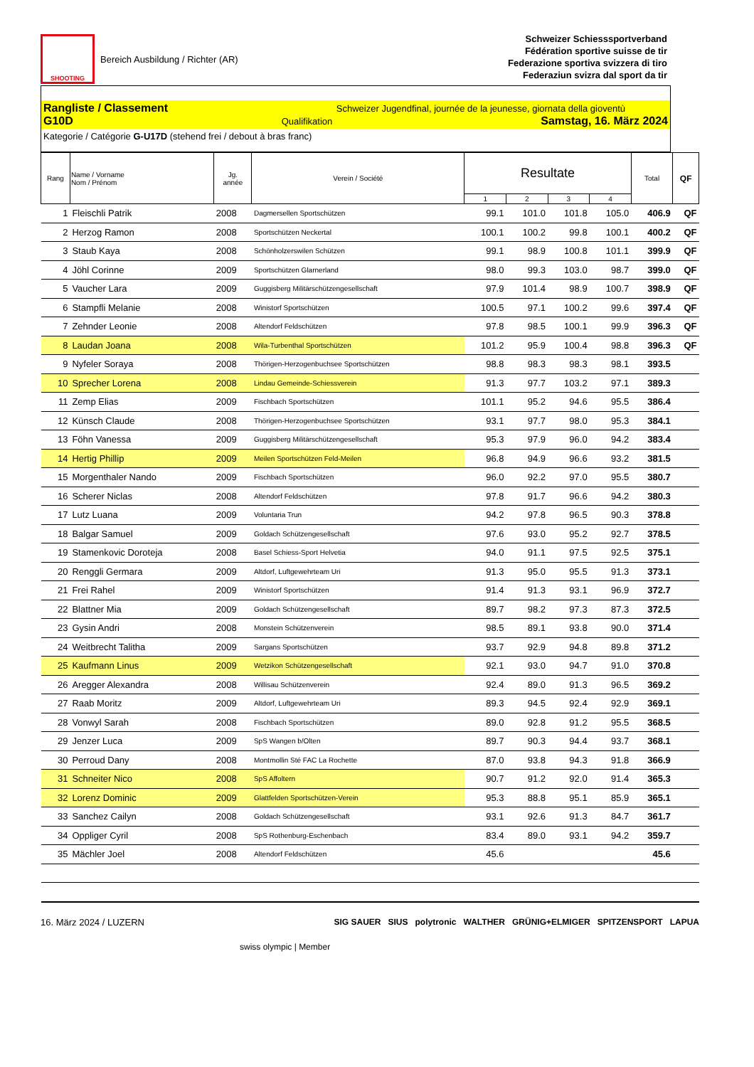SHOOTING
Bereich Ausbildung / Richter (AR)
Schweizer Schiesssportverband
Fédération sportive suisse de tir
Federazione sportiva svizzera di tiro
Federaziun svizra dal sport da tir
Rangliste / Classement Schweizer Jugendfinal, journée de la jeunesse, giornata della gioventù
G10D Qualifikation Samstag, 16. März 2024
Kategorie / Catégorie G-U17D (stehend frei / debout à bras franc)
| Rang | Name / Vorname Nom / Prénom | Jg. année | Verein / Société | Resultate | | | | Total | QF |
| --- | --- | --- | --- | --- | --- | --- | --- | --- | --- |
| | | | | 1 | 2 | 3 | 4 | | |
| 1 | Fleischli Patrik | 2008 | Dagmersellen Sportschützen | 99.1 | 101.0 | 101.8 | 105.0 | 406.9 | QF |
| 2 | Herzog Ramon | 2008 | Sportschützen Neckertal | 100.1 | 100.2 | 99.8 | 100.1 | 400.2 | QF |
| 3 | Staub Kaya | 2008 | Schönholzerswilen Schützen | 99.1 | 98.9 | 100.8 | 101.1 | 399.9 | QF |
| 4 | Jöhl Corinne | 2009 | Sportschützen Glarnerland | 98.0 | 99.3 | 103.0 | 98.7 | 399.0 | QF |
| 5 | Vaucher Lara | 2009 | Guggisberg Militärschützengesellschaft | 97.9 | 101.4 | 98.9 | 100.7 | 398.9 | QF |
| 6 | Stampfli Melanie | 2008 | Winistorf Sportschützen | 100.5 | 97.1 | 100.2 | 99.6 | 397.4 | QF |
| 7 | Zehnder Leonie | 2008 | Altendorf Feldschützen | 97.8 | 98.5 | 100.1 | 99.9 | 396.3 | QF |
| 8 | Laudan Joana | 2008 | Wila-Turbenthal Sportschützen | 101.2 | 95.9 | 100.4 | 98.8 | 396.3 | QF |
| 9 | Nyfeler Soraya | 2008 | Thörigen-Herzogenbuchsee Sportschützen | 98.8 | 98.3 | 98.3 | 98.1 | 393.5 | |
| 10 | Sprecher Lorena | 2008 | Lindau Gemeinde-Schiessverein | 91.3 | 97.7 | 103.2 | 97.1 | 389.3 | |
| 11 | Zemp Elias | 2009 | Fischbach Sportschützen | 101.1 | 95.2 | 94.6 | 95.5 | 386.4 | |
| 12 | Künsch Claude | 2008 | Thörigen-Herzogenbuchsee Sportschützen | 93.1 | 97.7 | 98.0 | 95.3 | 384.1 | |
| 13 | Föhn Vanessa | 2009 | Guggisberg Militärschützengesellschaft | 95.3 | 97.9 | 96.0 | 94.2 | 383.4 | |
| 14 | Hertig Phillip | 2009 | Meilen Sportschützen Feld-Meilen | 96.8 | 94.9 | 96.6 | 93.2 | 381.5 | |
| 15 | Morgenthaler Nando | 2009 | Fischbach Sportschützen | 96.0 | 92.2 | 97.0 | 95.5 | 380.7 | |
| 16 | Scherer Niclas | 2008 | Altendorf Feldschützen | 97.8 | 91.7 | 96.6 | 94.2 | 380.3 | |
| 17 | Lutz Luana | 2009 | Voluntaria Trun | 94.2 | 97.8 | 96.5 | 90.3 | 378.8 | |
| 18 | Balgar Samuel | 2009 | Goldach Schützengesellschaft | 97.6 | 93.0 | 95.2 | 92.7 | 378.5 | |
| 19 | Stamenkovic Doroteja | 2008 | Basel Schiess-Sport Helvetia | 94.0 | 91.1 | 97.5 | 92.5 | 375.1 | |
| 20 | Renggli Germara | 2009 | Altdorf, Luftgewehrteam Uri | 91.3 | 95.0 | 95.5 | 91.3 | 373.1 | |
| 21 | Frei Rahel | 2009 | Winistorf Sportschützen | 91.4 | 91.3 | 93.1 | 96.9 | 372.7 | |
| 22 | Blattner Mia | 2009 | Goldach Schützengesellschaft | 89.7 | 98.2 | 97.3 | 87.3 | 372.5 | |
| 23 | Gysin Andri | 2008 | Monstein Schützenverein | 98.5 | 89.1 | 93.8 | 90.0 | 371.4 | |
| 24 | Weitbrecht Talitha | 2009 | Sargans Sportschützen | 93.7 | 92.9 | 94.8 | 89.8 | 371.2 | |
| 25 | Kaufmann Linus | 2009 | Wetzikon Schützengesellschaft | 92.1 | 93.0 | 94.7 | 91.0 | 370.8 | |
| 26 | Aregger Alexandra | 2008 | Willisau Schützenverein | 92.4 | 89.0 | 91.3 | 96.5 | 369.2 | |
| 27 | Raab Moritz | 2009 | Altdorf, Luftgewehrteam Uri | 89.3 | 94.5 | 92.4 | 92.9 | 369.1 | |
| 28 | Vonwyl Sarah | 2008 | Fischbach Sportschützen | 89.0 | 92.8 | 91.2 | 95.5 | 368.5 | |
| 29 | Jenzer Luca | 2009 | SpS Wangen b/Olten | 89.7 | 90.3 | 94.4 | 93.7 | 368.1 | |
| 30 | Perroud Dany | 2008 | Montmollin Sté FAC La Rochette | 87.0 | 93.8 | 94.3 | 91.8 | 366.9 | |
| 31 | Schneiter Nico | 2008 | SpS Affoltern | 90.7 | 91.2 | 92.0 | 91.4 | 365.3 | |
| 32 | Lorenz Dominic | 2009 | Glattfelden Sportschützen-Verein | 95.3 | 88.8 | 95.1 | 85.9 | 365.1 | |
| 33 | Sanchez Cailyn | 2008 | Goldach Schützengesellschaft | 93.1 | 92.6 | 91.3 | 84.7 | 361.7 | |
| 34 | Oppliger Cyril | 2008 | SpS Rothenburg-Eschenbach | 83.4 | 89.0 | 93.1 | 94.2 | 359.7 | |
| 35 | Mächler Joel | 2008 | Altendorf Feldschützen | 45.6 | | | | 45.6 | |
16. März 2024 / LUZERN SIG SAUER SIUS polytronic WALTHER GRÜNIG+ELMIGER SPITZENSPORT LAPUA
swiss olympic | Member